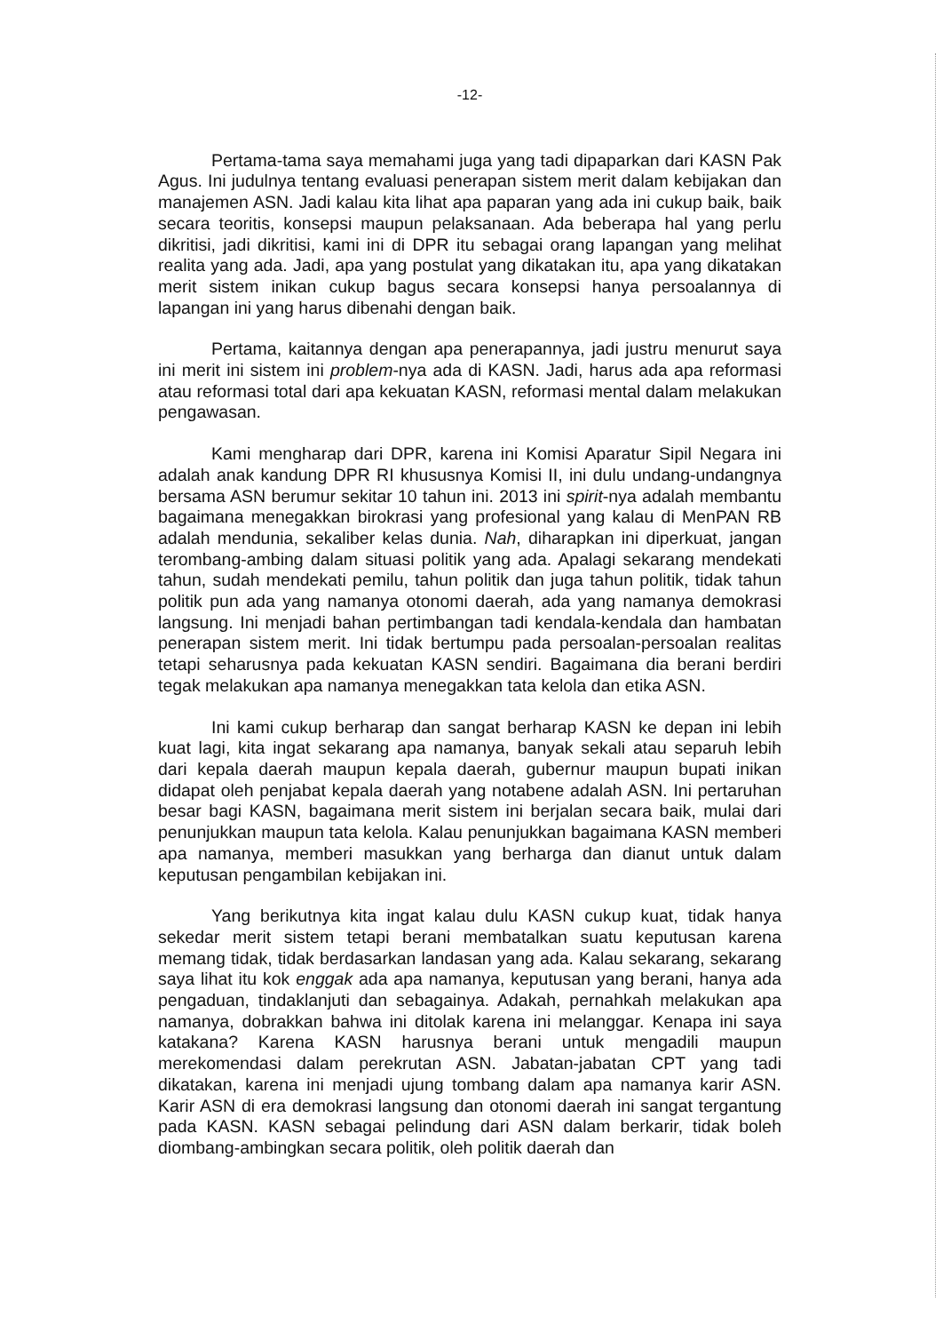-12-
Pertama-tama saya memahami juga yang tadi dipaparkan dari KASN Pak Agus. Ini judulnya tentang evaluasi penerapan sistem merit dalam kebijakan dan manajemen ASN. Jadi kalau kita lihat apa paparan yang ada ini cukup baik, baik secara teoritis, konsepsi maupun pelaksanaan. Ada beberapa hal yang perlu dikritisi, jadi dikritisi, kami ini di DPR itu sebagai orang lapangan yang melihat realita yang ada. Jadi, apa yang postulat yang dikatakan itu, apa yang dikatakan merit sistem inikan cukup bagus secara konsepsi hanya persoalannya di lapangan ini yang harus dibenahi dengan baik.
Pertama, kaitannya dengan apa penerapannya, jadi justru menurut saya ini merit ini sistem ini problem-nya ada di KASN. Jadi, harus ada apa reformasi atau reformasi total dari apa kekuatan KASN, reformasi mental dalam melakukan pengawasan.
Kami mengharap dari DPR, karena ini Komisi Aparatur Sipil Negara ini adalah anak kandung DPR RI khususnya Komisi II, ini dulu undang-undangnya bersama ASN berumur sekitar 10 tahun ini. 2013 ini spirit-nya adalah membantu bagaimana menegakkan birokrasi yang profesional yang kalau di MenPAN RB adalah mendunia, sekaliber kelas dunia. Nah, diharapkan ini diperkuat, jangan terombang-ambing dalam situasi politik yang ada. Apalagi sekarang mendekati tahun, sudah mendekati pemilu, tahun politik dan juga tahun politik, tidak tahun politik pun ada yang namanya otonomi daerah, ada yang namanya demokrasi langsung. Ini menjadi bahan pertimbangan tadi kendala-kendala dan hambatan penerapan sistem merit. Ini tidak bertumpu pada persoalan-persoalan realitas tetapi seharusnya pada kekuatan KASN sendiri. Bagaimana dia berani berdiri tegak melakukan apa namanya menegakkan tata kelola dan etika ASN.
Ini kami cukup berharap dan sangat berharap KASN ke depan ini lebih kuat lagi, kita ingat sekarang apa namanya, banyak sekali atau separuh lebih dari kepala daerah maupun kepala daerah, gubernur maupun bupati inikan didapat oleh penjabat kepala daerah yang notabene adalah ASN. Ini pertaruhan besar bagi KASN, bagaimana merit sistem ini berjalan secara baik, mulai dari penunjukkan maupun tata kelola. Kalau penunjukkan bagaimana KASN memberi apa namanya, memberi masukkan yang berharga dan dianut untuk dalam keputusan pengambilan kebijakan ini.
Yang berikutnya kita ingat kalau dulu KASN cukup kuat, tidak hanya sekedar merit sistem tetapi berani membatalkan suatu keputusan karena memang tidak, tidak berdasarkan landasan yang ada. Kalau sekarang, sekarang saya lihat itu kok enggak ada apa namanya, keputusan yang berani, hanya ada pengaduan, tindaklanjuti dan sebagainya. Adakah, pernahkah melakukan apa namanya, dobrakkan bahwa ini ditolak karena ini melanggar. Kenapa ini saya katakana? Karena KASN harusnya berani untuk mengadili maupun merekomendasi dalam perekrutan ASN. Jabatan-jabatan CPT yang tadi dikatakan, karena ini menjadi ujung tombang dalam apa namanya karir ASN. Karir ASN di era demokrasi langsung dan otonomi daerah ini sangat tergantung pada KASN. KASN sebagai pelindung dari ASN dalam berkarir, tidak boleh diombang-ambingkan secara politik, oleh politik daerah dan